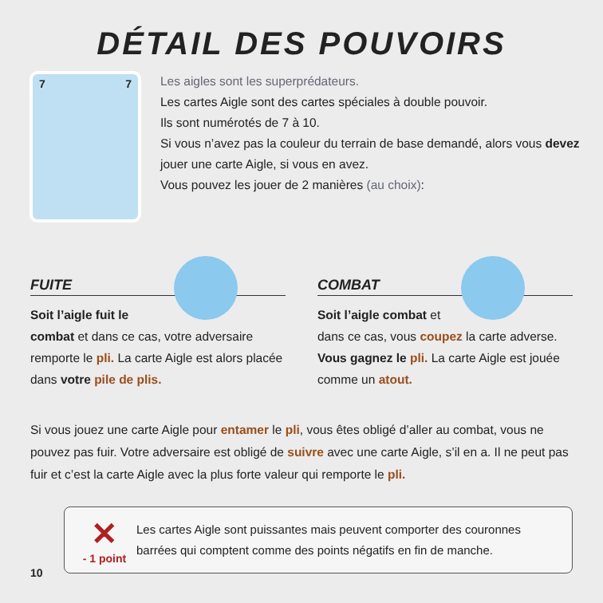DÉTAIL DES POUVOIRS
7 7
Les aigles sont les superprédateurs.
Les cartes Aigle sont des cartes spéciales à double pouvoir.
Ils sont numérotés de 7 à 10.
Si vous n’avez pas la couleur du terrain de base demandé, alors vous devez
jouer une carte Aigle, si vous en avez.
Vous pouvez les jouer de 2 manières (au choix):
FUITE
Soit l’aigle fuit le combat et dans ce cas, votre adversaire remporte le pli. La carte Aigle est alors placée dans votre pile de plis.
COMBAT
Soit l’aigle combat et dans ce cas, vous coupez la carte adverse. Vous gagnez le pli. La carte Aigle est jouée comme un atout.
Si vous jouez une carte Aigle pour entamer le pli, vous êtes obligé d’aller au combat, vous ne pouvez pas fuir. Votre adversaire est obligé de suivre avec une carte Aigle, s’il en a. Il ne peut pas fuir et c’est la carte Aigle avec la plus forte valeur qui remporte le pli.
✕
- 1 point
Les cartes Aigle sont puissantes mais peuvent comporter des couronnes barrées qui comptent comme des points négatifs en fin de manche.
10